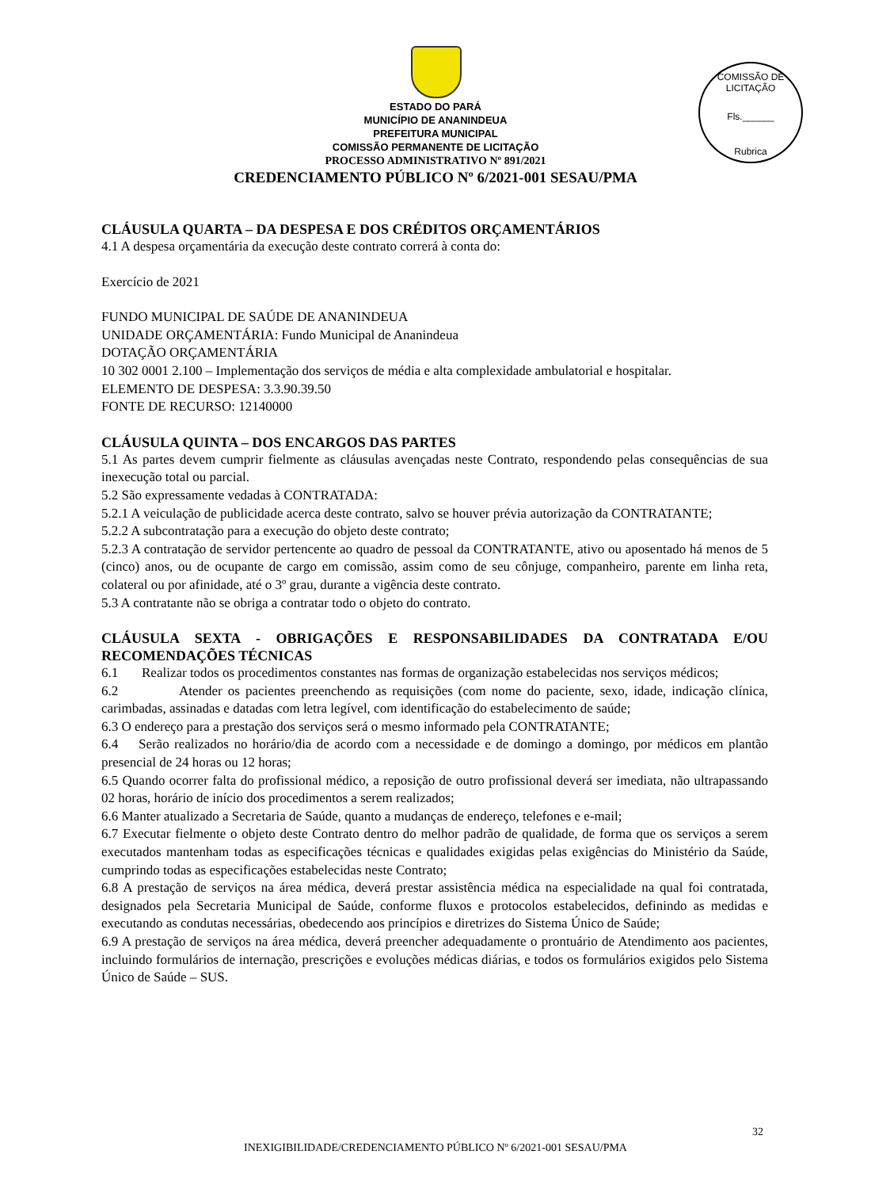COMISSÃO DE LICITAÇÃO
Fls.______
Rubrica
ESTADO DO PARÁ
MUNICÍPIO DE ANANINDEUA
PREFEITURA MUNICIPAL
COMISSÃO PERMANENTE DE LICITAÇÃO
PROCESSO ADMINISTRATIVO Nº 891/2021
CREDENCIAMENTO PÚBLICO Nº 6/2021-001 SESAU/PMA
CLÁUSULA QUARTA – DA DESPESA E DOS CRÉDITOS ORÇAMENTÁRIOS
4.1 A despesa orçamentária da execução deste contrato correrá à conta do:
Exercício de 2021
FUNDO MUNICIPAL DE SAÚDE DE ANANINDEUA
UNIDADE ORÇAMENTÁRIA: Fundo Municipal de Ananindeua
DOTAÇÃO ORÇAMENTÁRIA
10 302 0001 2.100 – Implementação dos serviços de média e alta complexidade ambulatorial e hospitalar.
ELEMENTO DE DESPESA: 3.3.90.39.50
FONTE DE RECURSO: 12140000
CLÁUSULA QUINTA – DOS ENCARGOS DAS PARTES
5.1 As partes devem cumprir fielmente as cláusulas avençadas neste Contrato, respondendo pelas consequências de sua inexecução total ou parcial.
5.2 São expressamente vedadas à CONTRATADA:
5.2.1 A veiculação de publicidade acerca deste contrato, salvo se houver prévia autorização da CONTRATANTE;
5.2.2 A subcontratação para a execução do objeto deste contrato;
5.2.3 A contratação de servidor pertencente ao quadro de pessoal da CONTRATANTE, ativo ou aposentado há menos de 5 (cinco) anos, ou de ocupante de cargo em comissão, assim como de seu cônjuge, companheiro, parente em linha reta, colateral ou por afinidade, até o 3º grau, durante a vigência deste contrato.
5.3 A contratante não se obriga a contratar todo o objeto do contrato.
CLÁUSULA SEXTA - OBRIGAÇÕES E RESPONSABILIDADES DA CONTRATADA E/OU RECOMENDAÇÕES TÉCNICAS
6.1 Realizar todos os procedimentos constantes nas formas de organização estabelecidas nos serviços médicos;
6.2 Atender os pacientes preenchendo as requisições (com nome do paciente, sexo, idade, indicação clínica, carimbadas, assinadas e datadas com letra legível, com identificação do estabelecimento de saúde;
6.3 O endereço para a prestação dos serviços será o mesmo informado pela CONTRATANTE;
6.4 Serão realizados no horário/dia de acordo com a necessidade e de domingo a domingo, por médicos em plantão presencial de 24 horas ou 12 horas;
6.5 Quando ocorrer falta do profissional médico, a reposição de outro profissional deverá ser imediata, não ultrapassando 02 horas, horário de início dos procedimentos a serem realizados;
6.6 Manter atualizado a Secretaria de Saúde, quanto a mudanças de endereço, telefones e e-mail;
6.7 Executar fielmente o objeto deste Contrato dentro do melhor padrão de qualidade, de forma que os serviços a serem executados mantenham todas as especificações técnicas e qualidades exigidas pelas exigências do Ministério da Saúde, cumprindo todas as especificações estabelecidas neste Contrato;
6.8 A prestação de serviços na área médica, deverá prestar assistência médica na especialidade na qual foi contratada, designados pela Secretaria Municipal de Saúde, conforme fluxos e protocolos estabelecidos, definindo as medidas e executando as condutas necessárias, obedecendo aos princípios e diretrizes do Sistema Único de Saúde;
6.9 A prestação de serviços na área médica, deverá preencher adequadamente o prontuário de Atendimento aos pacientes, incluindo formulários de internação, prescrições e evoluções médicas diárias, e todos os formulários exigidos pelo Sistema Único de Saúde – SUS.
32
INEXIGIBILIDADE/CREDENCIAMENTO PÚBLICO Nº 6/2021-001 SESAU/PMA